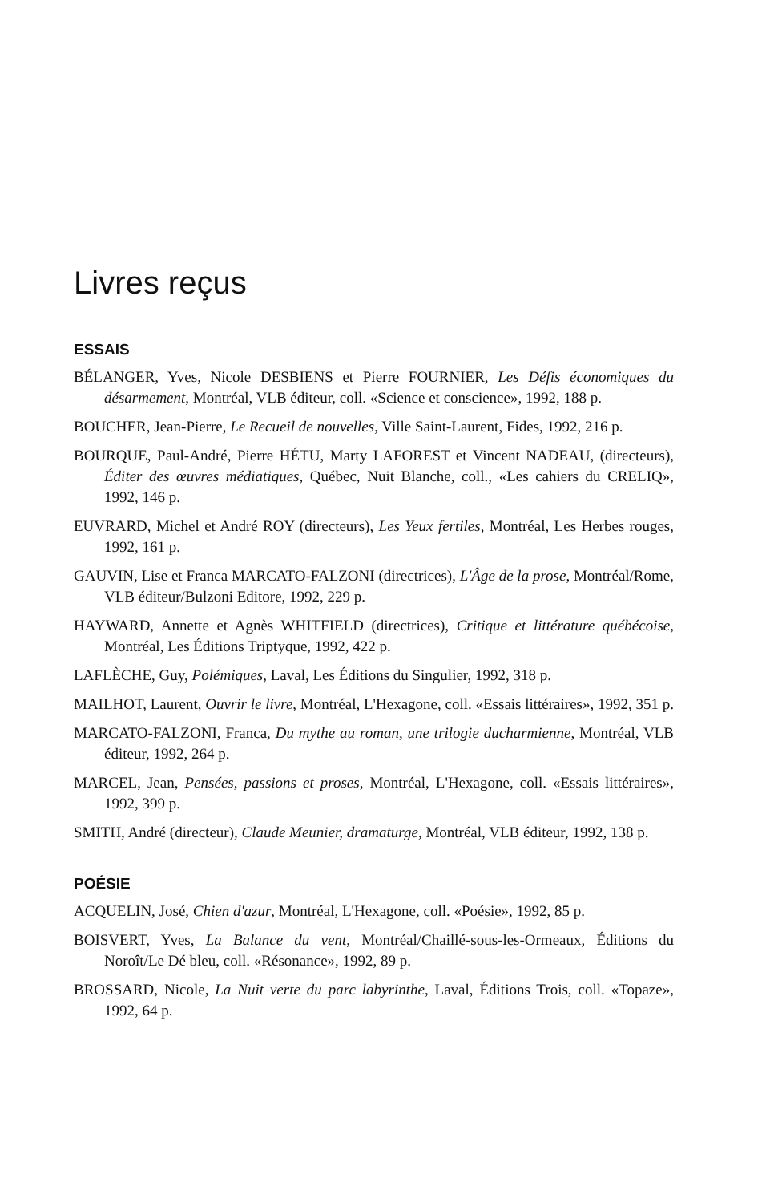Livres reçus
ESSAIS
BÉLANGER, Yves, Nicole DESBIENS et Pierre FOURNIER, Les Défis économiques du désarmement, Montréal, VLB éditeur, coll. «Science et conscience», 1992, 188 p.
BOUCHER, Jean-Pierre, Le Recueil de nouvelles, Ville Saint-Laurent, Fides, 1992, 216 p.
BOURQUE, Paul-André, Pierre HÉTU, Marty LAFOREST et Vincent NADEAU, (directeurs), Éditer des œuvres médiatiques, Québec, Nuit Blanche, coll., «Les cahiers du CRELIQ», 1992, 146 p.
EUVRARD, Michel et André ROY (directeurs), Les Yeux fertiles, Montréal, Les Herbes rouges, 1992, 161 p.
GAUVIN, Lise et Franca MARCATO-FALZONI (directrices), L'Âge de la prose, Montréal/Rome, VLB éditeur/Bulzoni Editore, 1992, 229 p.
HAYWARD, Annette et Agnès WHITFIELD (directrices), Critique et littérature québécoise, Montréal, Les Éditions Triptyque, 1992, 422 p.
LAFLÈCHE, Guy, Polémiques, Laval, Les Éditions du Singulier, 1992, 318 p.
MAILHOT, Laurent, Ouvrir le livre, Montréal, L'Hexagone, coll. «Essais littéraires», 1992, 351 p.
MARCATO-FALZONI, Franca, Du mythe au roman, une trilogie ducharmienne, Montréal, VLB éditeur, 1992, 264 p.
MARCEL, Jean, Pensées, passions et proses, Montréal, L'Hexagone, coll. «Essais littéraires», 1992, 399 p.
SMITH, André (directeur), Claude Meunier, dramaturge, Montréal, VLB éditeur, 1992, 138 p.
POÉSIE
ACQUELIN, José, Chien d'azur, Montréal, L'Hexagone, coll. «Poésie», 1992, 85 p.
BOISVERT, Yves, La Balance du vent, Montréal/Chaillé-sous-les-Ormeaux, Éditions du Noroît/Le Dé bleu, coll. «Résonance», 1992, 89 p.
BROSSARD, Nicole, La Nuit verte du parc labyrinthe, Laval, Éditions Trois, coll. «Topaze», 1992, 64 p.